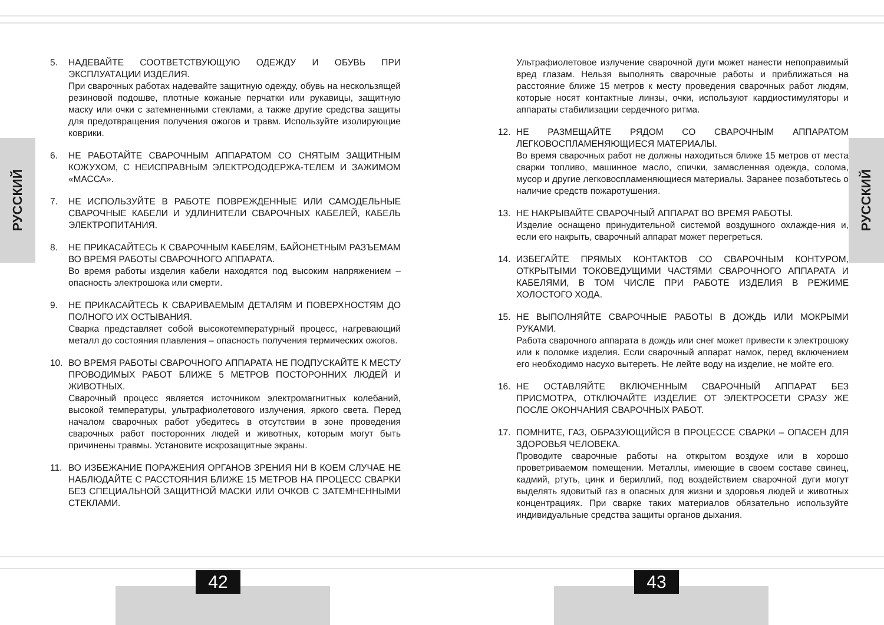РУССКИЙ
РУССКИЙ
5. НАДЕВАЙТЕ СООТВЕТСТВУЮЩУЮ ОДЕЖДУ И ОБУВЬ ПРИ ЭКСПЛУАТАЦИИ ИЗДЕЛИЯ.
При сварочных работах надевайте защитную одежду, обувь на нескользящей резиновой подошве, плотные кожаные перчатки или рукавицы, защитную маску или очки с затемненными стеклами, а также другие средства защиты для предотвращения получения ожогов и травм. Используйте изолирующие коврики.
6. НЕ РАБОТАЙТЕ СВАРОЧНЫМ АППАРАТОМ СО СНЯТЫМ ЗАЩИТНЫМ КОЖУХОМ, С НЕИСПРАВНЫМ ЭЛЕКТРОДОДЕРЖА-ТЕЛЕМ И ЗАЖИМОМ «МАССА».
7. НЕ ИСПОЛЬЗУЙТЕ В РАБОТЕ ПОВРЕЖДЕННЫЕ ИЛИ САМОДЕЛЬНЫЕ СВАРОЧНЫЕ КАБЕЛИ И УДЛИНИТЕЛИ СВАРОЧНЫХ КАБЕЛЕЙ, КАБЕЛЬ ЭЛЕКТРОПИТАНИЯ.
8. НЕ ПРИКАСАЙТЕСЬ К СВАРОЧНЫМ КАБЕЛЯМ, БАЙОНЕТНЫМ РАЗЪЕМАМ ВО ВРЕМЯ РАБОТЫ СВАРОЧНОГО АППАРАТА.
Во время работы изделия кабели находятся под высоким напряжением – опасность электрошока или смерти.
9. НЕ ПРИКАСАЙТЕСЬ К СВАРИВАЕМЫМ ДЕТАЛЯМ И ПОВЕРХНОСТЯМ ДО ПОЛНОГО ИХ ОСТЫВАНИЯ.
Сварка представляет собой высокотемпературный процесс, нагревающий металл до состояния плавления – опасность получения термических ожогов.
10. ВО ВРЕМЯ РАБОТЫ СВАРОЧНОГО АППАРАТА НЕ ПОДПУСКАЙТЕ К МЕСТУ ПРОВОДИМЫХ РАБОТ БЛИЖЕ 5 МЕТРОВ ПОСТОРОННИХ ЛЮДЕЙ И ЖИВОТНЫХ.
Сварочный процесс является источником электромагнитных колебаний, высокой температуры, ультрафиолетового излучения, яркого света. Перед началом сварочных работ убедитесь в отсутствии в зоне проведения сварочных работ посторонних людей и животных, которым могут быть причинены травмы. Установите искрозащитные экраны.
11. ВО ИЗБЕЖАНИЕ ПОРАЖЕНИЯ ОРГАНОВ ЗРЕНИЯ НИ В КОЕМ СЛУЧАЕ НЕ НАБЛЮДАЙТЕ С РАССТОЯНИЯ БЛИЖЕ 15 МЕТРОВ НА ПРОЦЕСС СВАРКИ БЕЗ СПЕЦИАЛЬНОЙ ЗАЩИТНОЙ МАСКИ ИЛИ ОЧКОВ С ЗАТЕМНЕННЫМИ СТЕКЛАМИ.
Ультрафиолетовое излучение сварочной дуги может нанести непоправимый вред глазам. Нельзя выполнять сварочные работы и приближаться на расстояние ближе 15 метров к месту проведения сварочных работ людям, которые носят контактные линзы, очки, используют кардиостимуляторы и аппараты стабилизации сердечного ритма.
12. НЕ РАЗМЕЩАЙТЕ РЯДОМ СО СВАРОЧНЫМ АППАРАТОМ ЛЕГКОВОСПЛАМЕНЯЮЩИЕСЯ МАТЕРИАЛЫ.
Во время сварочных работ не должны находиться ближе 15 метров от места сварки топливо, машинное масло, спички, замасленная одежда, солома, мусор и другие легковоспламеняющиеся материалы. Заранее позаботьтесь о наличие средств пожаротушения.
13. НЕ НАКРЫВАЙТЕ СВАРОЧНЫЙ АППАРАТ ВО ВРЕМЯ РАБОТЫ.
Изделие оснащено принудительной системой воздушного охлажде-ния и, если его накрыть, сварочный аппарат может перегреться.
14. ИЗБЕГАЙТЕ ПРЯМЫХ КОНТАКТОВ СО СВАРОЧНЫМ КОНТУРОМ, ОТКРЫТЫМИ ТОКОВЕДУЩИМИ ЧАСТЯМИ СВАРОЧНОГО АППАРАТА И КАБЕЛЯМИ, В ТОМ ЧИСЛЕ ПРИ РАБОТЕ ИЗДЕЛИЯ В РЕЖИМЕ ХОЛОСТОГО ХОДА.
15. НЕ ВЫПОЛНЯЙТЕ СВАРОЧНЫЕ РАБОТЫ В ДОЖДЬ ИЛИ МОКРЫМИ РУКАМИ.
Работа сварочного аппарата в дождь или снег может привести к электрошоку или к поломке изделия. Если сварочный аппарат намок, перед включением его необходимо насухо вытереть. Не лейте воду на изделие, не мойте его.
16. НЕ ОСТАВЛЯЙТЕ ВКЛЮЧЕННЫМ СВАРОЧНЫЙ АППАРАТ БЕЗ ПРИСМОТРА, ОТКЛЮЧАЙТЕ ИЗДЕЛИЕ ОТ ЭЛЕКТРОСЕТИ СРАЗУ ЖЕ ПОСЛЕ ОКОНЧАНИЯ СВАРОЧНЫХ РАБОТ.
17. ПОМНИТЕ, ГАЗ, ОБРАЗУЮЩИЙСЯ В ПРОЦЕССЕ СВАРКИ – ОПАСЕН ДЛЯ ЗДОРОВЬЯ ЧЕЛОВЕКА.
Проводите сварочные работы на открытом воздухе или в хорошо проветриваемом помещении. Металлы, имеющие в своем составе свинец, кадмий, ртуть, цинк и бериллий, под воздействием сварочной дуги могут выделять ядовитый газ в опасных для жизни и здоровья людей и животных концентрациях. При сварке таких материалов обязательно используйте индивидуальные средства защиты органов дыхания.
42 43